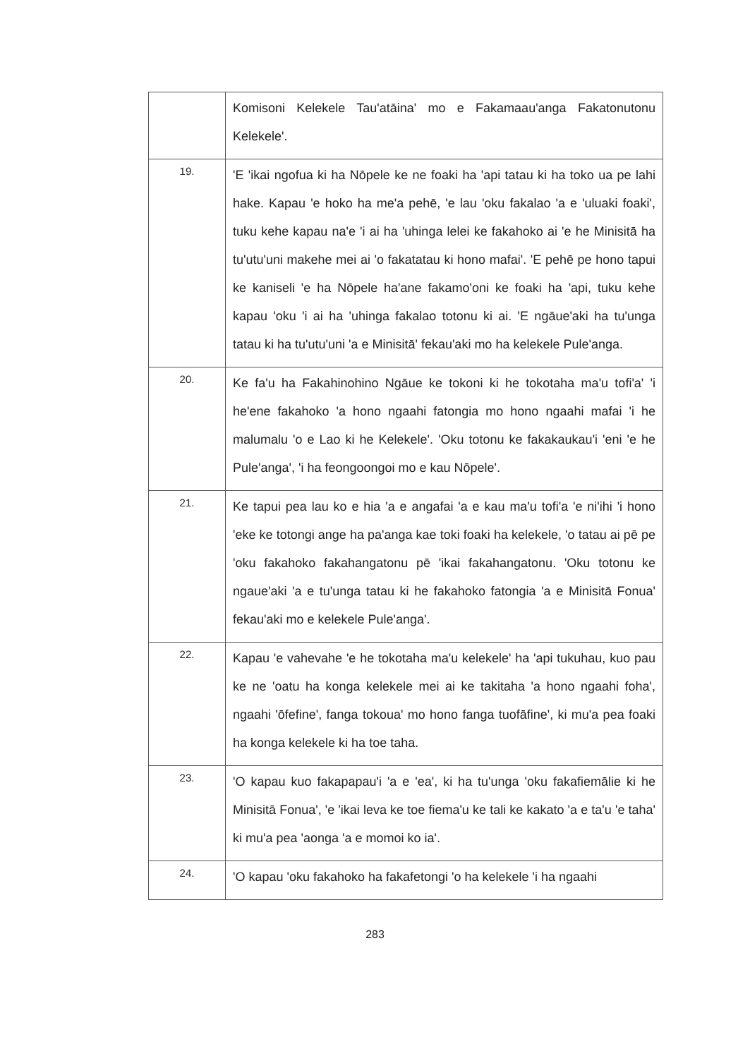| | Komisoni Kelekele Tau'atāina' mo e Fakamaau'anga Fakatonutonu Kelekele'. |
| 19. | 'E 'ikai ngofua ki ha Nōpele ke ne foaki ha 'api tatau ki ha toko ua pe lahi hake. Kapau 'e hoko ha me'a pehē, 'e lau 'oku fakalao 'a e 'uluaki foaki', tuku kehe kapau na'e 'i ai ha 'uhinga lelei ke fakahoko ai 'e he Minisitā ha tu'utu'uni makehe mei ai 'o fakatatau ki hono mafai'. 'E pehē pe hono tapui ke kaniseli 'e ha Nōpele ha'ane fakamo'oni ke foaki ha 'api, tuku kehe kapau 'oku 'i ai ha 'uhinga fakalao totonu ki ai. 'E ngāue'aki ha tu'unga tatau ki ha tu'utu'uni 'a e Minisitā' fekau'aki mo ha kelekele Pule'anga. |
| 20. | Ke fa'u ha Fakahinohino Ngāue ke tokoni ki he tokotaha ma'u tofi'a' 'i he'ene fakahoko 'a hono ngaahi fatongia mo hono ngaahi mafai 'i he malumalu 'o e Lao ki he Kelekele'. 'Oku totonu ke fakakaukau'i 'eni 'e he Pule'anga', 'i ha feongoongoi mo e kau Nōpele'. |
| 21. | Ke tapui pea lau ko e hia 'a e angafai 'a e kau ma'u tofi'a 'e ni'ihi 'i hono 'eke ke totongi ange ha pa'anga kae toki foaki ha kelekele, 'o tatau ai pē pe 'oku fakahoko fakahangatonu pē 'ikai fakahangatonu. 'Oku totonu ke ngaue'aki 'a e tu'unga tatau ki he fakahoko fatongia 'a e Minisitā Fonua' fekau'aki mo e kelekele Pule'anga'. |
| 22. | Kapau 'e vahevahe 'e he tokotaha ma'u kelekele' ha 'api tukuhau, kuo pau ke ne 'oatu ha konga kelekele mei ai ke takitaha 'a hono ngaahi foha', ngaahi 'ōfefine', fanga tokoua' mo hono fanga tuofāfine', ki mu'a pea foaki ha konga kelekele ki ha toe taha. |
| 23. | 'O kapau kuo fakapapau'i 'a e 'ea', ki ha tu'unga 'oku fakafiemālie ki he Minisitā Fonua', 'e 'ikai leva ke toe fiema'u ke tali ke kakato 'a e ta'u 'e taha' ki mu'a pea 'aonga 'a e momoi ko ia'. |
| 24. | 'O kapau 'oku fakahoko ha fakafetongi 'o ha kelekele 'i ha ngaahi |
283